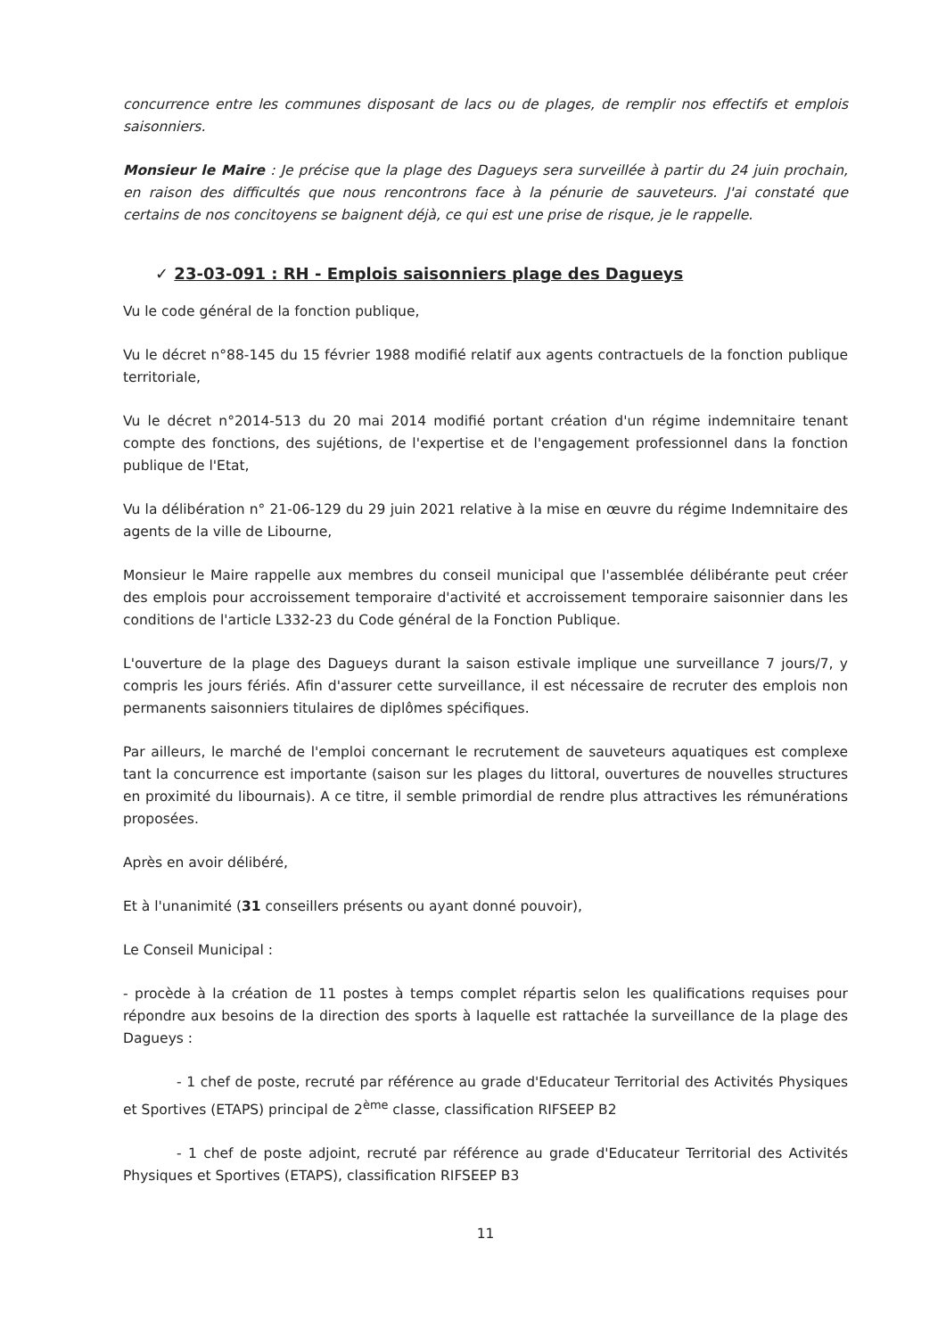concurrence entre les communes disposant de lacs ou de plages, de remplir nos effectifs et emplois saisonniers.
Monsieur le Maire : Je précise que la plage des Dagueys sera surveillée à partir du 24 juin prochain, en raison des difficultés que nous rencontrons face à la pénurie de sauveteurs. J'ai constaté que certains de nos concitoyens se baignent déjà, ce qui est une prise de risque, je le rappelle.
✓ 23-03-091 : RH - Emplois saisonniers plage des Dagueys
Vu le code général de la fonction publique,
Vu le décret n°88-145 du 15 février 1988 modifié relatif aux agents contractuels de la fonction publique territoriale,
Vu le décret n°2014-513 du 20 mai 2014 modifié portant création d'un régime indemnitaire tenant compte des fonctions, des sujétions, de l'expertise et de l'engagement professionnel dans la fonction publique de l'Etat,
Vu la délibération n° 21-06-129 du 29 juin 2021 relative à la mise en œuvre du régime Indemnitaire des agents de la ville de Libourne,
Monsieur le Maire rappelle aux membres du conseil municipal que l'assemblée délibérante peut créer des emplois pour accroissement temporaire d'activité et accroissement temporaire saisonnier dans les conditions de l'article L332-23 du Code général de la Fonction Publique.
L'ouverture de la plage des Dagueys durant la saison estivale implique une surveillance 7 jours/7, y compris les jours fériés. Afin d'assurer cette surveillance, il est nécessaire de recruter des emplois non permanents saisonniers titulaires de diplômes spécifiques.
Par ailleurs, le marché de l'emploi concernant le recrutement de sauveteurs aquatiques est complexe tant la concurrence est importante (saison sur les plages du littoral, ouvertures de nouvelles structures en proximité du libournais). A ce titre, il semble primordial de rendre plus attractives les rémunérations proposées.
Après en avoir délibéré,
Et à l'unanimité (31 conseillers présents ou ayant donné pouvoir),
Le Conseil Municipal :
- procède à la création de 11 postes à temps complet répartis selon les qualifications requises pour répondre aux besoins de la direction des sports à laquelle est rattachée la surveillance de la plage des Dagueys :
- 1 chef de poste, recruté par référence au grade d'Educateur Territorial des Activités Physiques et Sportives (ETAPS) principal de 2<sup>ème</sup> classe, classification RIFSEEP B2
- 1 chef de poste adjoint, recruté par référence au grade d'Educateur Territorial des Activités Physiques et Sportives (ETAPS), classification RIFSEEP B3
11